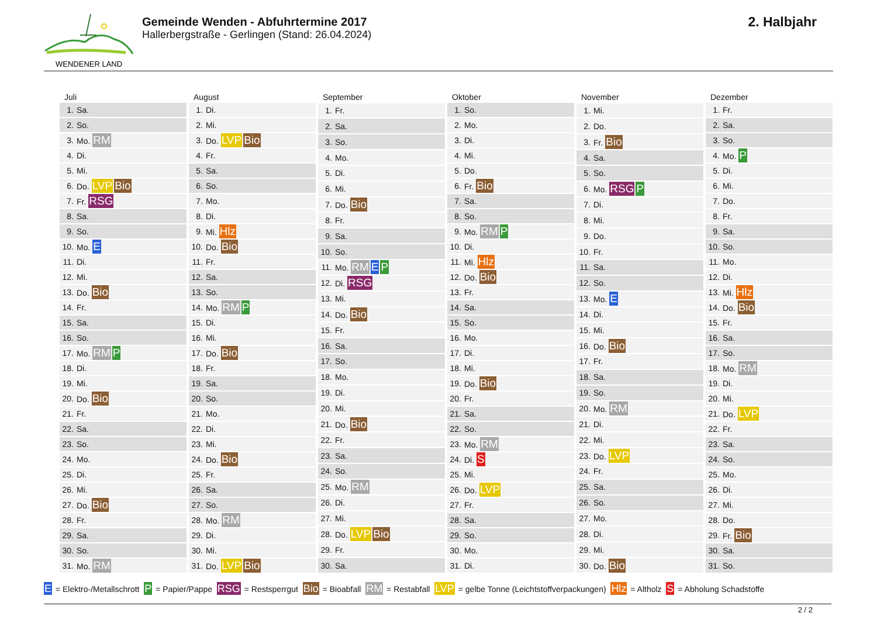WENDENER LAND
Gemeinde Wenden - Abfuhrtermine 2017
Hallerbergstraße - Gerlingen (Stand: 26.04.2024)
2. Halbjahr
| Juli | |
| --- | --- |
| 1. | Sa. |
| 2. | So. |
| 3. | Mo. RM |
| 4. | Di. |
| 5. | Mi. |
| 6. | Do. LVP Bio |
| 7. | Fr. RSG |
| 8. | Sa. |
| 9. | So. |
| 10. | Mo. E |
| 11. | Di. |
| 12. | Mi. |
| 13. | Do. Bio |
| 14. | Fr. |
| 15. | Sa. |
| 16. | So. |
| 17. | Mo. RM P |
| 18. | Di. |
| 19. | Mi. |
| 20. | Do. Bio |
| 21. | Fr. |
| 22. | Sa. |
| 23. | So. |
| 24. | Mo. |
| 25. | Di. |
| 26. | Mi. |
| 27. | Do. Bio |
| 28. | Fr. |
| 29. | Sa. |
| 30. | So. |
| 31. | Mo. RM |
| August | |
| --- | --- |
| 1. | Di. |
| 2. | Mi. |
| 3. | Do. LVP Bio |
| 4. | Fr. |
| 5. | Sa. |
| 6. | So. |
| 7. | Mo. |
| 8. | Di. |
| 9. | Mi. Hlz |
| 10. | Do. Bio |
| 11. | Fr. |
| 12. | Sa. |
| 13. | So. |
| 14. | Mo. RM P |
| 15. | Di. |
| 16. | Mi. |
| 17. | Do. Bio |
| 18. | Fr. |
| 19. | Sa. |
| 20. | So. |
| 21. | Mo. |
| 22. | Di. |
| 23. | Mi. |
| 24. | Do. Bio |
| 25. | Fr. |
| 26. | Sa. |
| 27. | So. |
| 28. | Mo. RM |
| 29. | Di. |
| 30. | Mi. |
| 31. | Do. LVP Bio |
| September | |
| --- | --- |
| 1. | Fr. |
| 2. | Sa. |
| 3. | So. |
| 4. | Mo. |
| 5. | Di. |
| 6. | Mi. |
| 7. | Do. Bio |
| 8. | Fr. |
| 9. | Sa. |
| 10. | So. |
| 11. | Mo. RM E P |
| 12. | Di. RSG |
| 13. | Mi. |
| 14. | Do. Bio |
| 15. | Fr. |
| 16. | Sa. |
| 17. | So. |
| 18. | Mo. |
| 19. | Di. |
| 20. | Mi. |
| 21. | Do. Bio |
| 22. | Fr. |
| 23. | Sa. |
| 24. | So. |
| 25. | Mo. RM |
| 26. | Di. |
| 27. | Mi. |
| 28. | Do. LVP Bio |
| 29. | Fr. |
| 30. | Sa. |
| Oktober | |
| --- | --- |
| 1. | So. |
| 2. | Mo. |
| 3. | Di. |
| 4. | Mi. |
| 5. | Do. |
| 6. | Fr. Bio |
| 7. | Sa. |
| 8. | So. |
| 9. | Mo. RM P |
| 10. | Di. |
| 11. | Mi. Hlz |
| 12. | Do. Bio |
| 13. | Fr. |
| 14. | Sa. |
| 15. | So. |
| 16. | Mo. |
| 17. | Di. |
| 18. | Mi. |
| 19. | Do. Bio |
| 20. | Fr. |
| 21. | Sa. |
| 22. | So. |
| 23. | Mo. RM |
| 24. | Di. S |
| 25. | Mi. |
| 26. | Do. LVP |
| 27. | Fr. |
| 28. | Sa. |
| 29. | So. |
| 30. | Mo. |
| 31. | Di. |
| November | |
| --- | --- |
| 1. | Mi. |
| 2. | Do. |
| 3. | Fr. Bio |
| 4. | Sa. |
| 5. | So. |
| 6. | Mo. RSG P |
| 7. | Di. |
| 8. | Mi. |
| 9. | Do. |
| 10. | Fr. |
| 11. | Sa. |
| 12. | So. |
| 13. | Mo. E |
| 14. | Di. |
| 15. | Mi. |
| 16. | Do. Bio |
| 17. | Fr. |
| 18. | Sa. |
| 19. | So. |
| 20. | Mo. RM |
| 21. | Di. |
| 22. | Mi. |
| 23. | Do. LVP |
| 24. | Fr. |
| 25. | Sa. |
| 26. | So. |
| 27. | Mo. |
| 28. | Di. |
| 29. | Mi. |
| 30. | Do. Bio |
| Dezember | |
| --- | --- |
| 1. | Fr. |
| 2. | Sa. |
| 3. | So. |
| 4. | Mo. P |
| 5. | Di. |
| 6. | Mi. |
| 7. | Do. |
| 8. | Fr. |
| 9. | Sa. |
| 10. | So. |
| 11. | Mo. |
| 12. | Di. |
| 13. | Mi. Hlz |
| 14. | Do. Bio |
| 15. | Fr. |
| 16. | Sa. |
| 17. | So. |
| 18. | Mo. RM |
| 19. | Di. |
| 20. | Mi. |
| 21. | Do. LVP |
| 22. | Fr. |
| 23. | Sa. |
| 24. | So. |
| 25. | Mo. |
| 26. | Di. |
| 27. | Mi. |
| 28. | Do. |
| 29. | Fr. Bio |
| 30. | Sa. |
| 31. | So. |
E = Elektro-/Metallschrott P = Papier/Pappe RSG = Restsperrgut Bio = Bioabfall RM = Restabfall LVP = gelbe Tonne (Leichtstoffverpackungen) Hlz = Altholz S = Abholung Schadstoffe
2 / 2